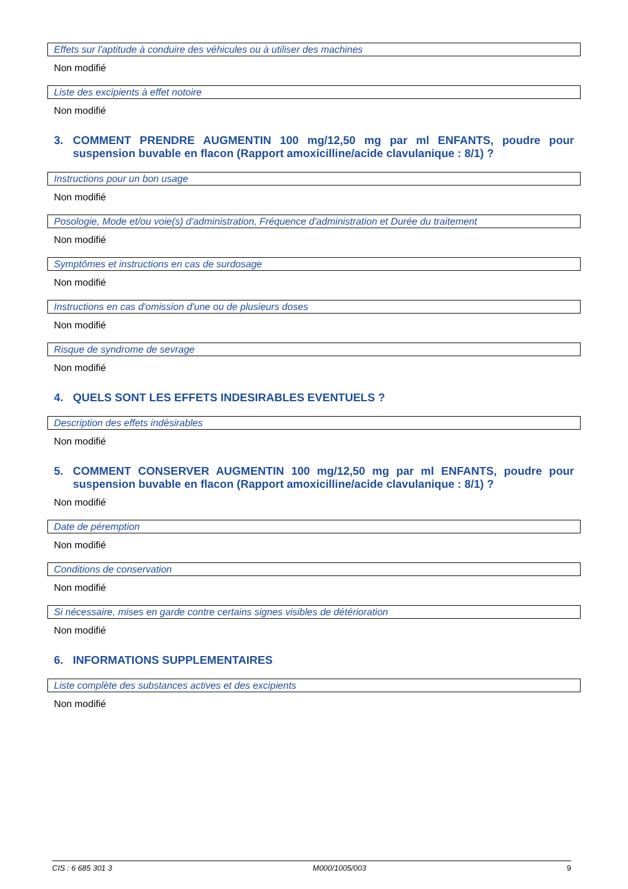Effets sur l'aptitude à conduire des véhicules ou à utiliser des machines
Non modifié
Liste des excipients à effet notoire
Non modifié
3. COMMENT PRENDRE AUGMENTIN 100 mg/12,50 mg par ml ENFANTS, poudre pour suspension buvable en flacon (Rapport amoxicilline/acide clavulanique : 8/1) ?
Instructions pour un bon usage
Non modifié
Posologie, Mode et/ou voie(s) d'administration, Fréquence d'administration et Durée du traitement
Non modifié
Symptômes et instructions en cas de surdosage
Non modifié
Instructions en cas d'omission d'une ou de plusieurs doses
Non modifié
Risque de syndrome de sevrage
Non modifié
4. QUELS SONT LES EFFETS INDESIRABLES EVENTUELS ?
Description des effets indésirables
Non modifié
5. COMMENT CONSERVER AUGMENTIN 100 mg/12,50 mg par ml ENFANTS, poudre pour suspension buvable en flacon (Rapport amoxicilline/acide clavulanique : 8/1) ?
Non modifié
Date de péremption
Non modifié
Conditions de conservation
Non modifié
Si nécessaire, mises en garde contre certains signes visibles de détérioration
Non modifié
6. INFORMATIONS SUPPLEMENTAIRES
Liste complète des substances actives et des excipients
Non modifié
CIS : 6 685 301 3 M000/1005/003 9